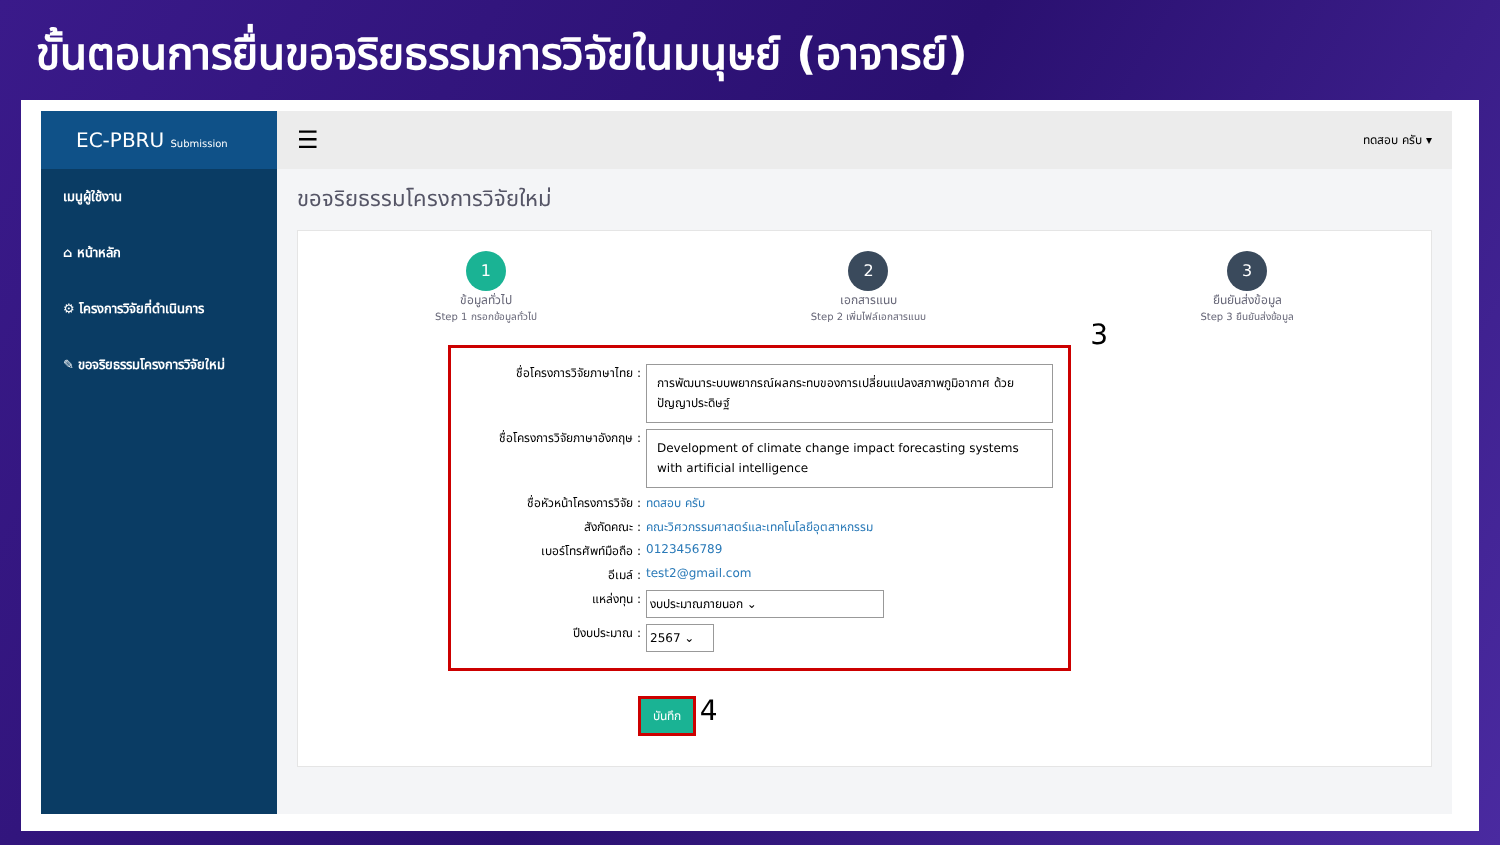ขั้นตอนการยื่นขอจริยธรรมการวิจัยในมนุษย์ (อาจารย์)
EC-PBRU Submission
เมนูผู้ใช้งาน
⌂ หน้าหลัก
⚙ โครงการวิจัยที่ดำเนินการ
✎ ขอจริยธรรมโครงการวิจัยใหม่
☰ ทดสอบ ครับ ▾
ขอจริยธรรมโครงการวิจัยใหม่
1
ข้อมูลทั่วไป
Step 1 กรอกข้อมูลทั่วไป
2
เอกสารแนบ
Step 2 เพิ่มไฟล์เอกสารแนบ
3
ยืนยันส่งข้อมูล
Step 3 ยืนยันส่งข้อมูล
3
ชื่อโครงการวิจัยภาษาไทย :
การพัฒนาระบบพยากรณ์ผลกระทบของการเปลี่ยนแปลงสภาพภูมิอากาศ ด้วยปัญญาประดิษฐ์
ชื่อโครงการวิจัยภาษาอังกฤษ :
Development of climate change impact forecasting systems with artificial intelligence
ชื่อหัวหน้าโครงการวิจัย : ทดสอบ ครับ
สังกัดคณะ : คณะวิศวกรรมศาสตร์และเทคโนโลยีอุตสาหกรรม
เบอร์โทรศัพท์มือถือ : 0123456789
อีเมล์ : test2@gmail.com
แหล่งทุน : งบประมาณภายนอก ⌄
ปีงบประมาณ : 2567 ⌄
บันทึก 4